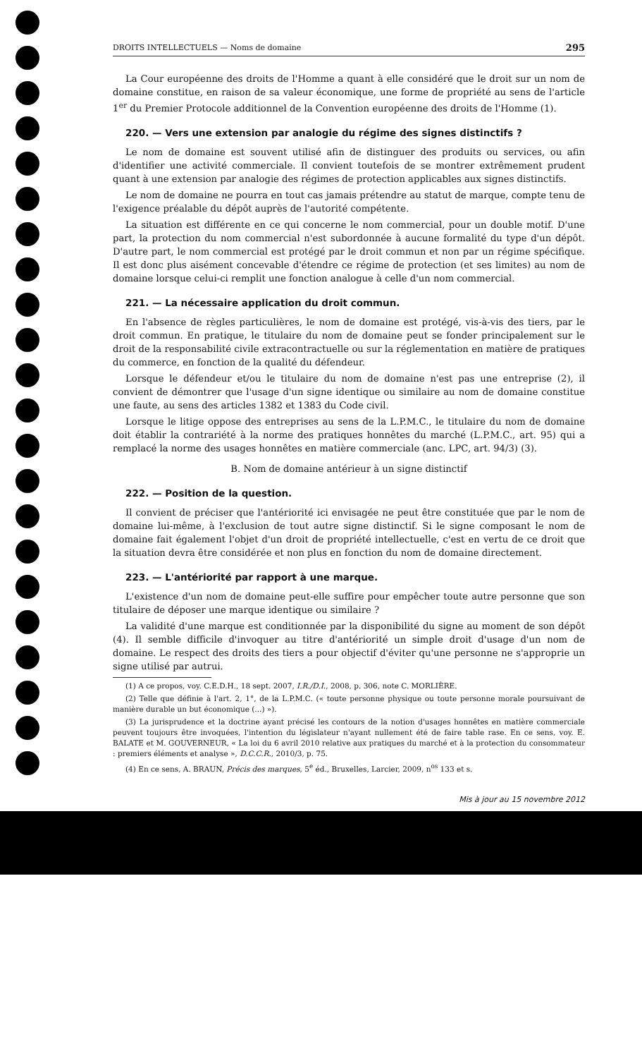DROITS INTELLECTUELS — Noms de domaine 295
La Cour européenne des droits de l'Homme a quant à elle considéré que le droit sur un nom de domaine constitue, en raison de sa valeur économique, une forme de propriété au sens de l'article 1<sup>er</sup> du Premier Protocole additionnel de la Convention européenne des droits de l'Homme (1).
220. — Vers une extension par analogie du régime des signes distinctifs ?
Le nom de domaine est souvent utilisé afin de distinguer des produits ou services, ou afin d'identifier une activité commerciale. Il convient toutefois de se montrer extrêmement prudent quant à une extension par analogie des régimes de protection applicables aux signes distinctifs.
Le nom de domaine ne pourra en tout cas jamais prétendre au statut de marque, compte tenu de l'exigence préalable du dépôt auprès de l'autorité compétente.
La situation est différente en ce qui concerne le nom commercial, pour un double motif. D'une part, la protection du nom commercial n'est subordonnée à aucune formalité du type d'un dépôt. D'autre part, le nom commercial est protégé par le droit commun et non par un régime spécifique. Il est donc plus aisément concevable d'étendre ce régime de protection (et ses limites) au nom de domaine lorsque celui-ci remplit une fonction analogue à celle d'un nom commercial.
221. — La nécessaire application du droit commun.
En l'absence de règles particulières, le nom de domaine est protégé, vis-à-vis des tiers, par le droit commun. En pratique, le titulaire du nom de domaine peut se fonder principalement sur le droit de la responsabilité civile extracontractuelle ou sur la réglementation en matière de pratiques du commerce, en fonction de la qualité du défendeur.
Lorsque le défendeur et/ou le titulaire du nom de domaine n'est pas une entreprise (2), il convient de démontrer que l'usage d'un signe identique ou similaire au nom de domaine constitue une faute, au sens des articles 1382 et 1383 du Code civil.
Lorsque le litige oppose des entreprises au sens de la L.P.M.C., le titulaire du nom de domaine doit établir la contrariété à la norme des pratiques honnêtes du marché (L.P.M.C., art. 95) qui a remplacé la norme des usages honnêtes en matière commerciale (anc. LPC, art. 94/3) (3).
B. Nom de domaine antérieur à un signe distinctif
222. — Position de la question.
Il convient de préciser que l'antériorité ici envisagée ne peut être constituée que par le nom de domaine lui-même, à l'exclusion de tout autre signe distinctif. Si le signe composant le nom de domaine fait également l'objet d'un droit de propriété intellectuelle, c'est en vertu de ce droit que la situation devra être considérée et non plus en fonction du nom de domaine directement.
223. — L'antériorité par rapport à une marque.
L'existence d'un nom de domaine peut-elle suffire pour empêcher toute autre personne que son titulaire de déposer une marque identique ou similaire ?
La validité d'une marque est conditionnée par la disponibilité du signe au moment de son dépôt (4). Il semble difficile d'invoquer au titre d'antériorité un simple droit d'usage d'un nom de domaine. Le respect des droits des tiers a pour objectif d'éviter qu'une personne ne s'approprie un signe utilisé par autrui.
(1) A ce propos, voy. C.E.D.H., 18 sept. 2007, I.R./D.I., 2008, p. 306, note C. MORLIÈRE.
(2) Telle que définie à l'art. 2, 1°, de la L.P.M.C. (« toute personne physique ou toute personne morale poursuivant de manière durable un but économique (...) »).
(3) La jurisprudence et la doctrine ayant précisé les contours de la notion d'usages honnêtes en matière commerciale peuvent toujours être invoquées, l'intention du législateur n'ayant nullement été de faire table rase. En ce sens, voy. E. BALATE et M. GOUVERNEUR, « La loi du 6 avril 2010 relative aux pratiques du marché et à la protection du consommateur : premiers éléments et analyse », D.C.C.R., 2010/3, p. 75.
(4) En ce sens, A. BRAUN, Précis des marques, 5<sup>e</sup> éd., Bruxelles, Larcier, 2009, n<sup>os</sup> 133 et s.
Mis à jour au 15 novembre 2012